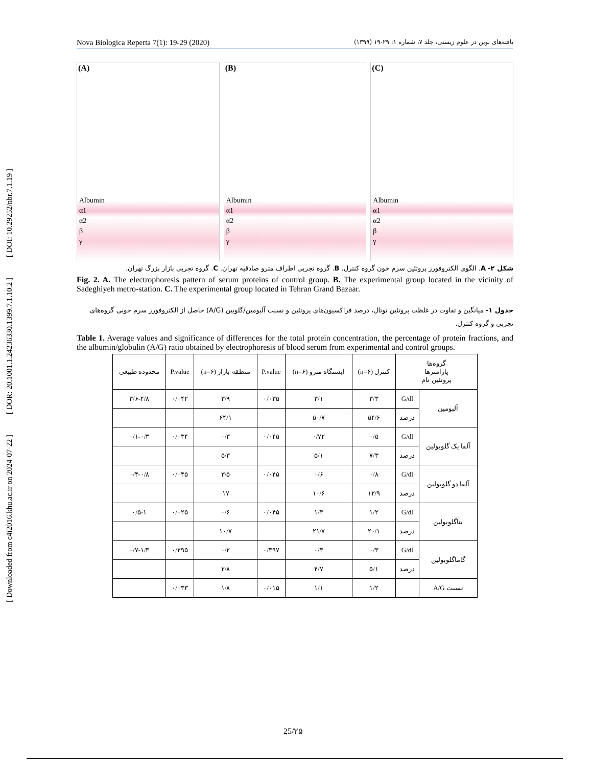[ DOI: 10.29252/nbr.7.1.19 ]
[ DOR: 20.1001.1.24236330.1399.7.1.10.2 ]
[ Downloaded from c4i2016.khu.ac.ir on 2024-07-22 ]
Nova Biologica Reperta 7(1): 19-29 (2020) یافته‌های نوین در علوم زیستی، جلد ۷، شماره ۱: ۲۹-۱۹ (۱۳۹۹)
(A)
Albumin
α1
α2
β
γ
(B)
Albumin
α1
α2
β
γ
(C)
Albumin
α1
α2
β
γ
شکل ۲- A. الگوی الکتروفورز پروتئین سرم خون گروه کنترل. B. گروه تجربی اطراف مترو صادقیه تهران. C. گروه تجربی بازار بزرگ تهران.
Fig. 2. A. The electrophoresis pattern of serum proteins of control group. B. The experimental group located in the vicinity of Sadeghiyeh metro-station. C. The experimental group located in Tehran Grand Bazaar.
جدول ۱- میانگین و تفاوت در غلظت پروتئین توتال، درصد فراکسیون‌های پروتئین و نسبت آلبومین/گلوبین (A/G) حاصل از الکتروفورز سرم خونی گروه‌های تجربی و گروه کنترل.
Table 1. Average values and significance of differences for the total protein concentration, the percentage of protein fractions, and the albumin/globulin (A/G) ratio obtained by electrophoresis of blood serum from experimental and control groups.
| گروه‌ها پارامترها پروتئین تام | | کنترل (n=۶) | ایستگاه مترو (n=۶) | P.value | منطقه بازار (n=۶) | P.value | محدوده طبیعی |
| --- | --- | --- | --- | --- | --- | --- | --- |
| آلبومین | G/dl | ۳/۳ | ۳/۱ | ۰/۰۳۵ | ۳/۹ | ۰/۰۴۲ | ۳/۶-۴/۸ |
| | درصد | ۵۴/۶ | ۵۰/۷ | | ۶۴/۱ | | |
| آلفا یک گلوبولین | G/dl | ۰/۵ | ۰/۷۲ | ۰/۰۴۵ | ۰/۳ | ۰/۰۳۴ | ۰/۱-۰/۳ |
| | درصد | ۷/۳ | ۵/۱ | | ۵/۳ | | |
| آلفا دو گلوبولین | G/dl | ۰/۸ | ۰/۶ | ۰/۰۴۵ | ۳/۵ | ۰/۰۴۵ | ۰/۴-۰/۸ |
| | درصد | ۱۲/۹ | ۱۰/۶ | | ۱۷ | | |
| بتاگلوبولین | G/dl | ۱/۲ | ۱/۳ | ۰/۰۴۵ | ۰/۶ | ۰/۰۲۵ | ۰/۵-۱ |
| | درصد | ۲۰/۱ | ۲۱/۷ | | ۱۰/۷ | | |
| گاماگلوبولین | G/dl | ۰/۳ | ۰/۳ | ۰/۳۹۷ | ۰/۲ | ۰/۲۹۵ | ۰/۷-۱/۳ |
| | درصد | ۵/۱ | ۴/۷ | | ۲/۸ | | |
| نسبت A/G | | ۱/۲ | ۱/۱ | ۰/۰۱۵ | ۱/۸ | ۰/۰۳۳ | |
25/۲۵